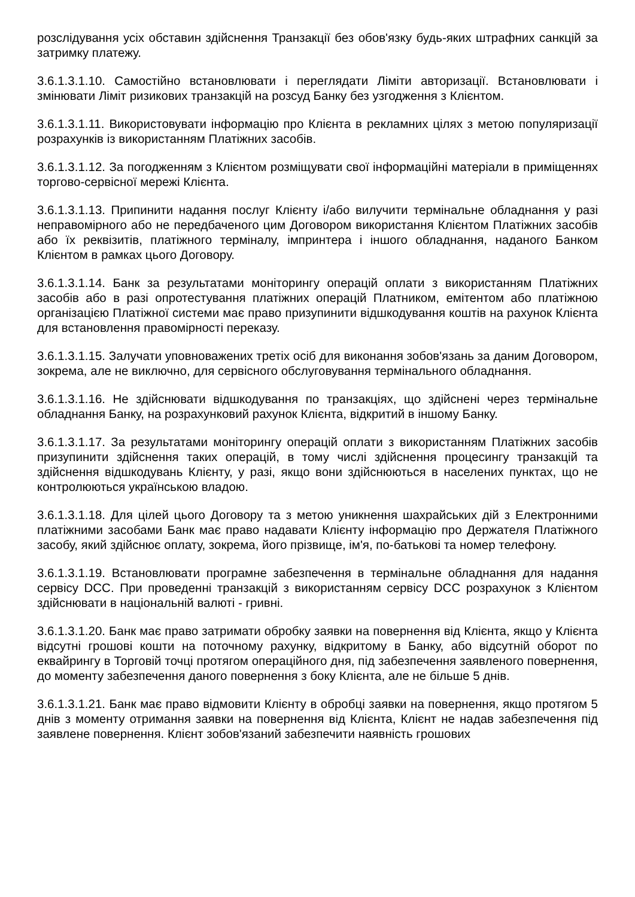розслідування усіх обставин здійснення Транзакції без обов'язку будь-яких штрафних санкцій за затримку платежу.
3.6.1.3.1.10. Самостійно встановлювати і переглядати Ліміти авторизації. Встановлювати і змінювати Ліміт ризикових транзакцій на розсуд Банку без узгодження з Клієнтом.
3.6.1.3.1.11. Використовувати інформацію про Клієнта в рекламних цілях з метою популяризації розрахунків із використанням Платіжних засобів.
3.6.1.3.1.12. За погодженням з Клієнтом розміщувати свої інформаційні матеріали в приміщеннях торгово-сервісної мережі Клієнта.
3.6.1.3.1.13. Припинити надання послуг Клієнту і/або вилучити термінальне обладнання у разі неправомірного або не передбаченого цим Договором використання Клієнтом Платіжних засобів або їх реквізитів, платіжного терміналу, імпринтера і іншого обладнання, наданого Банком Клієнтом в рамках цього Договору.
3.6.1.3.1.14. Банк за результатами моніторингу операцій оплати з використанням Платіжних засобів або в разі опротестування платіжних операцій Платником, емітентом або платіжною організацією Платіжної системи має право призупинити відшкодування коштів на рахунок Клієнта для встановлення правомірності переказу.
3.6.1.3.1.15. Залучати уповноважених третіх осіб для виконання зобов'язань за даним Договором, зокрема, але не виключно, для сервісного обслуговування термінального обладнання.
3.6.1.3.1.16. Не здійснювати відшкодування по транзакціях, що здійснені через термінальне обладнання Банку, на розрахунковий рахунок Клієнта, відкритий в іншому Банку.
3.6.1.3.1.17. За результатами моніторингу операцій оплати з використанням Платіжних засобів призупинити здійснення таких операцій, в тому числі здійснення процесингу транзакцій та здійснення відшкодувань Клієнту, у разі, якщо вони здійснюються в населених пунктах, що не контролюються українською владою.
3.6.1.3.1.18. Для цілей цього Договору та з метою уникнення шахрайських дій з Електронними платіжними засобами Банк має право надавати Клієнту інформацію про Держателя Платіжного засобу, який здійснює оплату, зокрема, його прізвище, ім'я, по-батькові та номер телефону.
3.6.1.3.1.19. Встановлювати програмне забезпечення в термінальне обладнання для надання сервісу DCC. При проведенні транзакцій з використанням сервісу DCC розрахунок з Клієнтом здійснювати в національній валюті - гривні.
3.6.1.3.1.20. Банк має право затримати обробку заявки на повернення від Клієнта, якщо у Клієнта відсутні грошові кошти на поточному рахунку, відкритому в Банку, або відсутній оборот по еквайрингу в Торговій точці протягом операційного дня, під забезпечення заявленого повернення, до моменту забезпечення даного повернення з боку Клієнта, але не більше 5 днів.
3.6.1.3.1.21. Банк має право відмовити Клієнту в обробці заявки на повернення, якщо протягом 5 днів з моменту отримання заявки на повернення від Клієнта, Клієнт не надав забезпечення під заявлене повернення. Клієнт зобов'язаний забезпечити наявність грошових